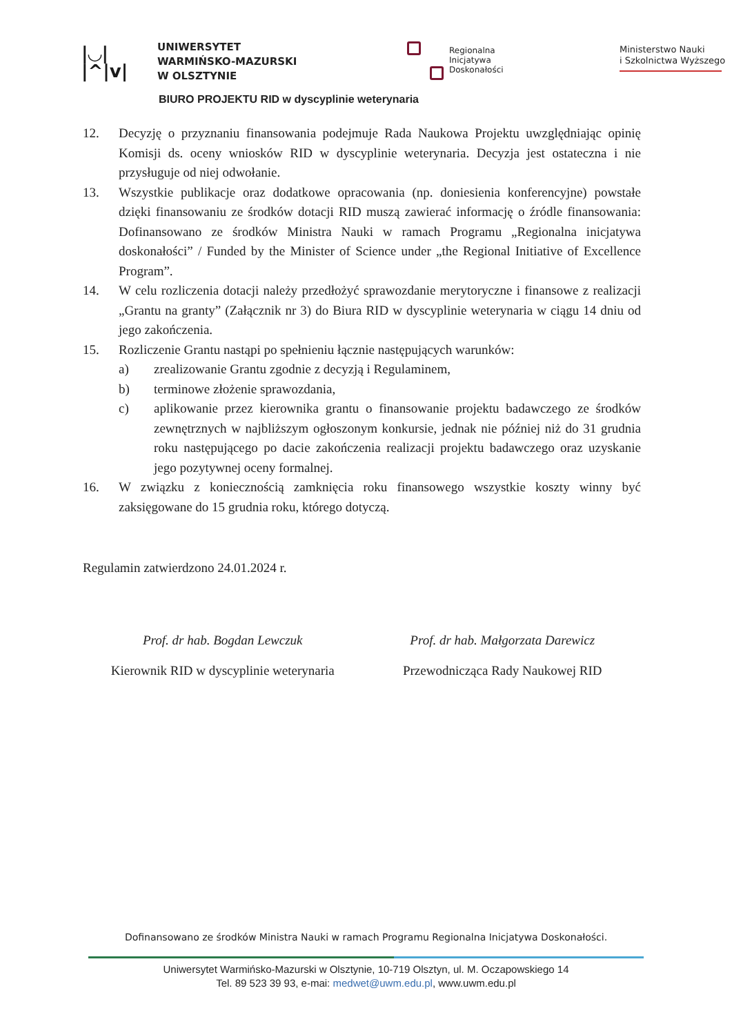|◡|
|^|v|
UNIWERSYTET
WARMIŃSKO-MAZURSKI
W OLSZTYNIE
Regionalna
Inicjatywa
Doskonałości
Ministerstwo Nauki
i Szkolnictwa Wyższego
BIURO PROJEKTU RID w dyscyplinie weterynaria
12. Decyzję o przyznaniu finansowania podejmuje Rada Naukowa Projektu uwzględniając opinię Komisji ds. oceny wniosków RID w dyscyplinie weterynaria. Decyzja jest ostateczna i nie przysługuje od niej odwołanie.
13. Wszystkie publikacje oraz dodatkowe opracowania (np. doniesienia konferencyjne) powstałe dzięki finansowaniu ze środków dotacji RID muszą zawierać informację o źródle finansowania: Dofinansowano ze środków Ministra Nauki w ramach Programu „Regionalna inicjatywa doskonałości” / Funded by the Minister of Science under „the Regional Initiative of Excellence Program”.
14. W celu rozliczenia dotacji należy przedłożyć sprawozdanie merytoryczne i finansowe z realizacji „Grantu na granty” (Załącznik nr 3) do Biura RID w dyscyplinie weterynaria w ciągu 14 dniu od jego zakończenia.
15. Rozliczenie Grantu nastąpi po spełnieniu łącznie następujących warunków:
a) zrealizowanie Grantu zgodnie z decyzją i Regulaminem,
b) terminowe złożenie sprawozdania,
c) aplikowanie przez kierownika grantu o finansowanie projektu badawczego ze środków zewnętrznych w najbliższym ogłoszonym konkursie, jednak nie później niż do 31 grudnia roku następującego po dacie zakończenia realizacji projektu badawczego oraz uzyskanie jego pozytywnej oceny formalnej.
16. W związku z koniecznością zamknięcia roku finansowego wszystkie koszty winny być zaksięgowane do 15 grudnia roku, którego dotyczą.
Regulamin zatwierdzono 24.01.2024 r.
Prof. dr hab. Bogdan Lewczuk
Kierownik RID w dyscyplinie weterynaria
Prof. dr hab. Małgorzata Darewicz
Przewodnicząca Rady Naukowej RID
Dofinansowano ze środków Ministra Nauki w ramach Programu Regionalna Inicjatywa Doskonałości.
Uniwersytet Warmińsko-Mazurski w Olsztynie, 10-719 Olsztyn, ul. M. Oczapowskiego 14
Tel. 89 523 39 93, e-mai: medwet@uwm.edu.pl, www.uwm.edu.pl